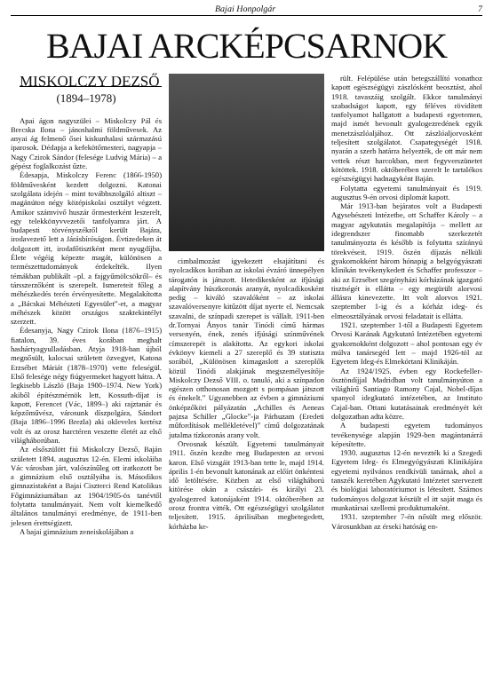Bajai Honpolgár 7
BAJAI ARCKÉPCSARNOK
MISKOLCZY DEZSŐ
(1894–1978)
Apai ágon nagyszülei – Miskolczy Pál és Brecska Ilona – jánoshalmi földművesek. Az anyai ág felmenő ősei kiskunhalasi származású iparosok. Dédapja a kefekötőmesteri, nagyapja – Nagy Czirok Sándor (felesége Ludvig Mária) – a gépész foglalkozást űzte.
Édesapja, Miskolczy Ferenc (1866-1950) földművesként kezdett dolgozni. Katonai szolgálata idején – mint továbbszolgáló altiszt – magánúton négy középiskolai osztályt végzett. Amikor számvivő huszár őrmesterként leszerelt, egy telekkönyvvezetői tanfolyamra járt. A budapesti törvényszékről került Bajára, irodavezető lett a Járásbíróságon. Évtizedeken át dolgozott itt, irodafőtisztként ment nyugdíjba. Élete végéig képezte magát, különösen a természettudományok érdekelték. Ilyen témákban publikált –pl. a fajgyűmölcsökről– és társszerzőként is szerepelt. Ismereteit főleg a méhészkedés terén érvényesítette. Megalakította a „Bácskai Méhészeti Egyesület”-et, a magyar méhészek között országos szaktekintélyt szerzett.
Édesanyja, Nagy Czirok Ilona (1876–1915) fiatalon, 39. éves korában meghalt hashártyagyulladásban. Atyja 1918-ban újból megnősült, kalocsai született özvegyet, Katona Erzsébet Máriát (1878–1970) vette feleségül. Első felesége négy fiúgyermeket hagyott hátra. A legkisebb László (Baja 1900–1974. New York) akiből építészmérnök lett, Kossuth-díjat is kapott, Ferencet (Vác, 1899–) aki rajztanár és képzőművész, városunk díszpolgára, Sándort (Baja 1896–1996 Brezla) aki okleveles kertész volt és az orosz harctéren veszette életét az első világháborúban.
Az elsőszülött fiú Miskolczy Dezső, Baján született 1894. augusztus 12-én. Elemi iskoláiba Vác városban járt, valószínűleg ott iratkozott be a gimnázium első osztályába is. Másodikos gimnazistaként a Bajai Ciszterci Rend Katolikus Főgimnáziumában az 1904/1905-ös tanévtől folytatta tanulmányait. Nem volt kiemelkedő általános tanulmányi eredménye, de 1911-ben jelesen érettségizett.
A bajai gimnázium zeneiskolájában a
cimbalmozást igyekezett elsajátítani és nyolcadikos korában az iskolai évzáró ünnepélyen tárogatón is játszott. Hetedikesként az ifjúsági alapítvány húszkoronás aranyát, nyolcadikosként pedig – kiváló szavalóként – az iskolai szavalóversenyre kitűzött díjat nyerte el. Nemcsak szavalni, de színpadi szerepet is vállalt. 1911-ben dr.Tornyai Ányos tanár Tinódi című hármas versenyén, ének, zenés ifjúsági színművének címszerepét is alakította. Az egykori iskolai évkönyv kiemeli a 27 szereplő és 39 statiszta sorából, „Különösen kimagaslott a szereplők közül Tinódi alakjának megszemélyesítője Miskolczy Dezső VIII. o. tanuló, aki a színpadon egészen otthonosan mozgott s pompásan játszott és énekelt.” Ugyanebben az évben a gimnáziumi önképzőköri pályázatán „Achilles és Aeneas pajzsa Schiller „Glocke”-ja Párhuzam (Eredeti műfordítások mellékletével)” című dolgozatának jutalma tízkoronás arany volt.
Orvosnak készült. Egyetemi tanulmányait 1911. őszén kezdte meg Budapesten az orvosi karon. Első vizsgáit 1913-ban tette le, majd 1914. április 1-én bevonult katonának az előírt önkéntesi idő letöltésére. Közben az első világháború kitörése okán a császári- és királyi 23. gyalogezred katonájaként 1914. októberében az orosz frontra vitték. Ott egészségügyi szolgálatot teljesített. 1915. áprilisában megbetegedett, kórházba ke-
rült. Felépülése után betegszállító vonathoz kapott egészségügyi zászlósként beosztást, ahol 1918. tavaszáig szolgált. Ekkor tanulmányi szabadságot kapott, egy féléves rövidített tanfolyamot hallgatott a budapesti egyetemen, majd ismét bevonult gyalogezredének egyik menetzászlóaljához. Ott zászlóaljorvosként teljesített szolgálatot. Csapategységét 1918. nyarán a szerb határra helyezték, de ott már nem vettek részt harcokban, mert fegyverszünetet kötöttek. 1918. októberében szerelt le tartalékos egészségügyi hadnagyként Baján.
Folytatta egyetemi tanulmányait és 1919. augusztus 9-én orvosi diplomát kapott.
Már 1913-ban bejáratos volt a Budapesti Agysebészeti Intézetbe, ott Schaffer Károly – a magyar agykutatás megalapítója – mellett az idegrendszer finomabb szerkezetét tanulmányozta és később is folytatta szírányú törekvéseit. 1919. őszén díjazás nélküli gyakornokként három hónapig a belgyógyászati klinikán tevékenykedett és Schaffer professzor – aki az Erzsébet szegényházi kórházának igazgató tisztségét is ellátta – egy megürült alorvosi állásra kinevezette. Itt volt alorvos 1921. szeptember 1-ig és a kórház ideg- és elmeosztályának orvosi feladatait is ellátta.
1921. szeptember 1-től a Budapesti Egyetem Orvosi Karának Agykutató Intézetében egyetemi gyakornokként dolgozott – ahol pontosan egy év múlva tanársegéd lett – majd 1926-tól az Egyetem Ideg-és Elmekórtani Klinikáján.
Az 1924/1925. évben egy Rockefeller-ösztöndíjjal Madridban volt tanulmányúton a világhírű Santiago Ramony Cajal, Nobel-díjas spanyol idegkutató intézetében, az Instituto Cajal-ban. Ottani kutatásainak eredményét két dolgozatban adta közre.
A budapesti egyetem tudományos tevékenysége alapján 1929-ben magántanárrá képesítette.
1930. augusztus 12-én nevezték ki a Szegedi Egyetem Ideg- és Elmegyógyászati Klinikájára egyetemi nyilvános rendkívüli tanárnak, ahol a tanszék keretében Agykutató Intézetet szervezett és biológiai laboratóriumot is létesített. Számos tudományos dolgozat készült el itt saját maga és munkatársai szellemi produktumaként.
1931. szeptember 7-én nősült meg először. Városunkban az érseki hatóság en-